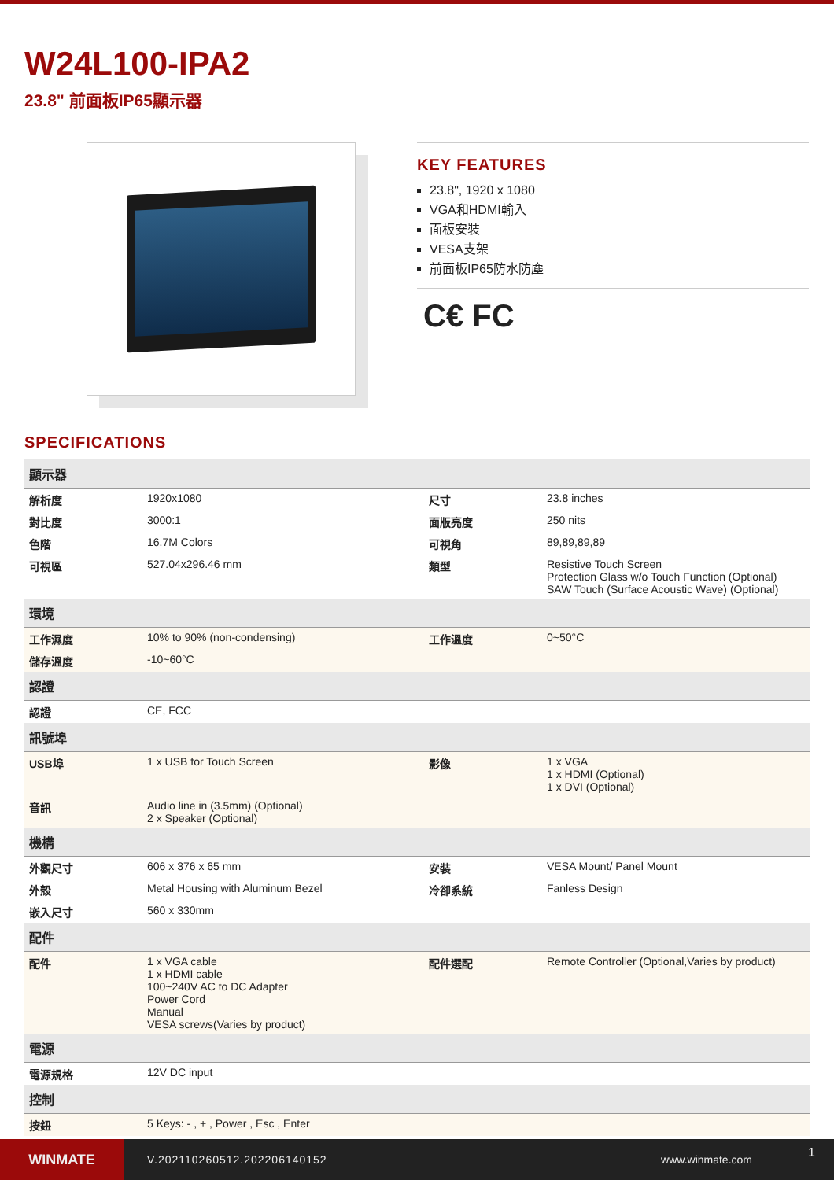W24L100-IPA2
23.8" 前面板IP65顯示器
KEY FEATURES
23.8", 1920 x 1080
VGA和HDMI輸入
面板安裝
VESA支架
前面板IP65防水防塵
C€ FC
SPECIFICATIONS
| 顯示器 | | | |
| --- | --- | --- | --- |
| 解析度 | 1920x1080 | 尺寸 | 23.8 inches |
| 對比度 | 3000:1 | 面版亮度 | 250 nits |
| 色階 | 16.7M Colors | 可視角 | 89,89,89,89 |
| 可視區 | 527.04x296.46 mm | 類型 | Resistive Touch Screen Protection Glass w/o Touch Function (Optional) SAW Touch (Surface Acoustic Wave) (Optional) |
| 環境 | | | |
| 工作濕度 | 10% to 90% (non-condensing) | 工作溫度 | 0~50°C |
| 儲存溫度 | -10~60°C | | |
| 認證 | | | |
| 認證 | CE, FCC | | |
| 訊號埠 | | | |
| USB埠 | 1 x USB for Touch Screen | 影像 | 1 x VGA 1 x HDMI (Optional) 1 x DVI (Optional) |
| 音訊 | Audio line in (3.5mm) (Optional) 2 x Speaker (Optional) | | |
| 機構 | | | |
| 外觀尺寸 | 606 x 376 x 65 mm | 安裝 | VESA Mount/ Panel Mount |
| 外殼 | Metal Housing with Aluminum Bezel | 冷卻系統 | Fanless Design |
| 嵌入尺寸 | 560 x 330mm | | |
| 配件 | | | |
| 配件 | 1 x VGA cable 1 x HDMI cable 100~240V AC to DC Adapter Power Cord Manual VESA screws(Varies by product) | 配件選配 | Remote Controller (Optional,Varies by product) |
| 電源 | | | |
| 電源規格 | 12V DC input | | |
| 控制 | | | |
| 按鈕 | 5 Keys: - , + , Power , Esc , Enter | | |
WINMATE
V.202110260512.202206140152 www.winmate.com
1